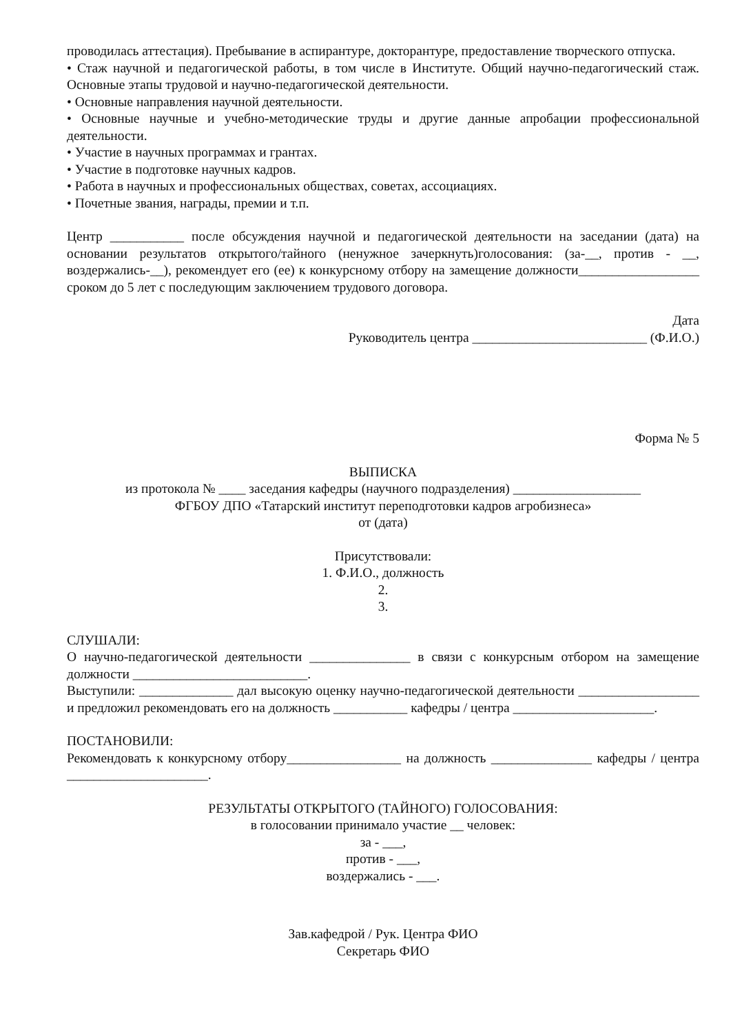проводилась аттестация). Пребывание в аспирантуре, докторантуре, предоставление творческого отпуска.
• Стаж научной и педагогической работы, в том числе в Институте. Общий научно-педагогический стаж. Основные этапы трудовой и научно-педагогической деятельности.
• Основные направления научной деятельности.
• Основные научные и учебно-методические труды и другие данные апробации профессиональной деятельности.
• Участие в научных программах и грантах.
• Участие в подготовке научных кадров.
• Работа в научных и профессиональных обществах, советах, ассоциациях.
• Почетные звания, награды, премии и т.п.
Центр ___________ после обсуждения научной и педагогической деятельности на заседании (дата) на основании результатов открытого/тайного (ненужное зачеркнуть)голосования: (за-__, против - __, воздержались-__), рекомендует его (ее) к конкурсному отбору на замещение должности__________________ сроком до 5 лет с последующим заключением трудового договора.
Дата
Руководитель центра __________________________ (Ф.И.О.)
Форма № 5
ВЫПИСКА
из протокола № ____ заседания кафедры (научного подразделения) ___________________
ФГБОУ ДПО «Татарский институт переподготовки кадров агробизнеса»
от (дата)
Присутствовали:
1. Ф.И.О., должность
2.
3.
СЛУШАЛИ:
О научно-педагогической деятельности _______________ в связи с конкурсным отбором на замещение должности __________________________.
Выступили: ______________ дал высокую оценку научно-педагогической деятельности __________________ и предложил рекомендовать его на должность ___________ кафедры / центра _____________________.
ПОСТАНОВИЛИ:
Рекомендовать к конкурсному отбору_________________ на должность _______________ кафедры / центра _____________________.
РЕЗУЛЬТАТЫ ОТКРЫТОГО (ТАЙНОГО) ГОЛОСОВАНИЯ:
в голосовании принимало участие __ человек:
за - ___,
против - ___,
воздержались - ___.
Зав.кафедрой / Рук. Центра ФИО
Секретарь ФИО